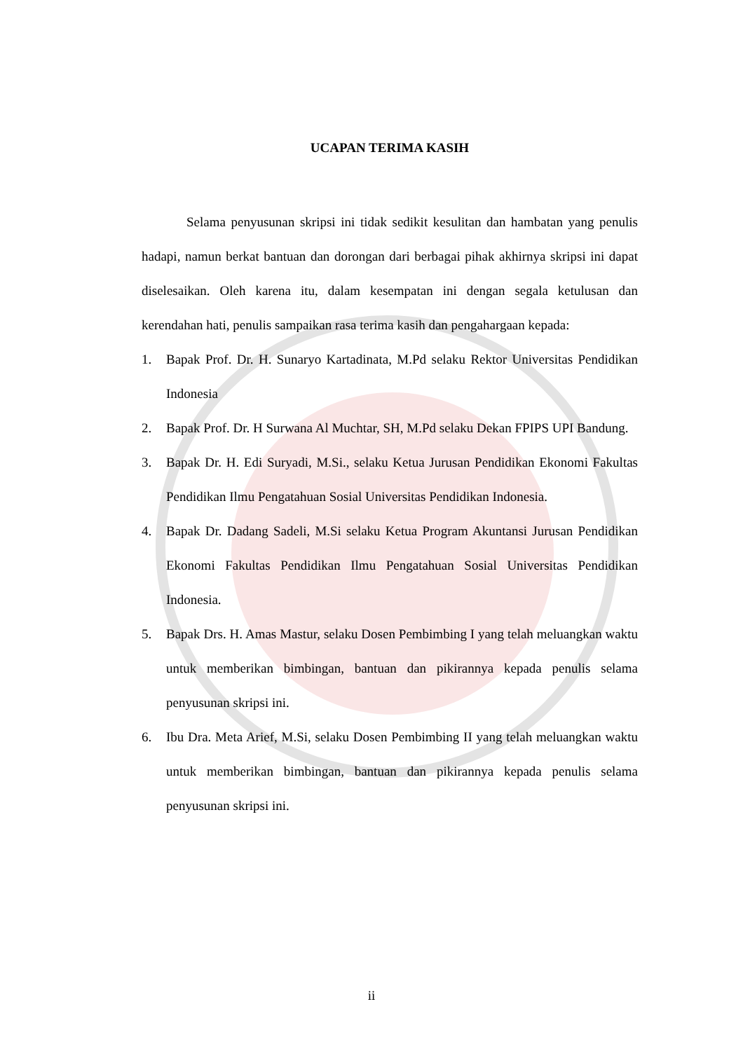UCAPAN TERIMA KASIH
Selama penyusunan skripsi ini tidak sedikit kesulitan dan hambatan yang penulis hadapi, namun berkat bantuan dan dorongan dari berbagai pihak akhirnya skripsi ini dapat diselesaikan. Oleh karena itu, dalam kesempatan ini dengan segala ketulusan dan kerendahan hati, penulis sampaikan rasa terima kasih dan pengahargaan kepada:
1. Bapak Prof. Dr. H. Sunaryo Kartadinata, M.Pd selaku Rektor Universitas Pendidikan Indonesia
2. Bapak Prof. Dr. H Surwana Al Muchtar, SH, M.Pd selaku Dekan FPIPS UPI Bandung.
3. Bapak Dr. H. Edi Suryadi, M.Si., selaku Ketua Jurusan Pendidikan Ekonomi Fakultas Pendidikan Ilmu Pengatahuan Sosial Universitas Pendidikan Indonesia.
4. Bapak Dr. Dadang Sadeli, M.Si selaku Ketua Program Akuntansi Jurusan Pendidikan Ekonomi Fakultas Pendidikan Ilmu Pengatahuan Sosial Universitas Pendidikan Indonesia.
5. Bapak Drs. H. Amas Mastur, selaku Dosen Pembimbing I yang telah meluangkan waktu untuk memberikan bimbingan, bantuan dan pikirannya kepada penulis selama penyusunan skripsi ini.
6. Ibu Dra. Meta Arief, M.Si, selaku Dosen Pembimbing II yang telah meluangkan waktu untuk memberikan bimbingan, bantuan dan pikirannya kepada penulis selama penyusunan skripsi ini.
ii